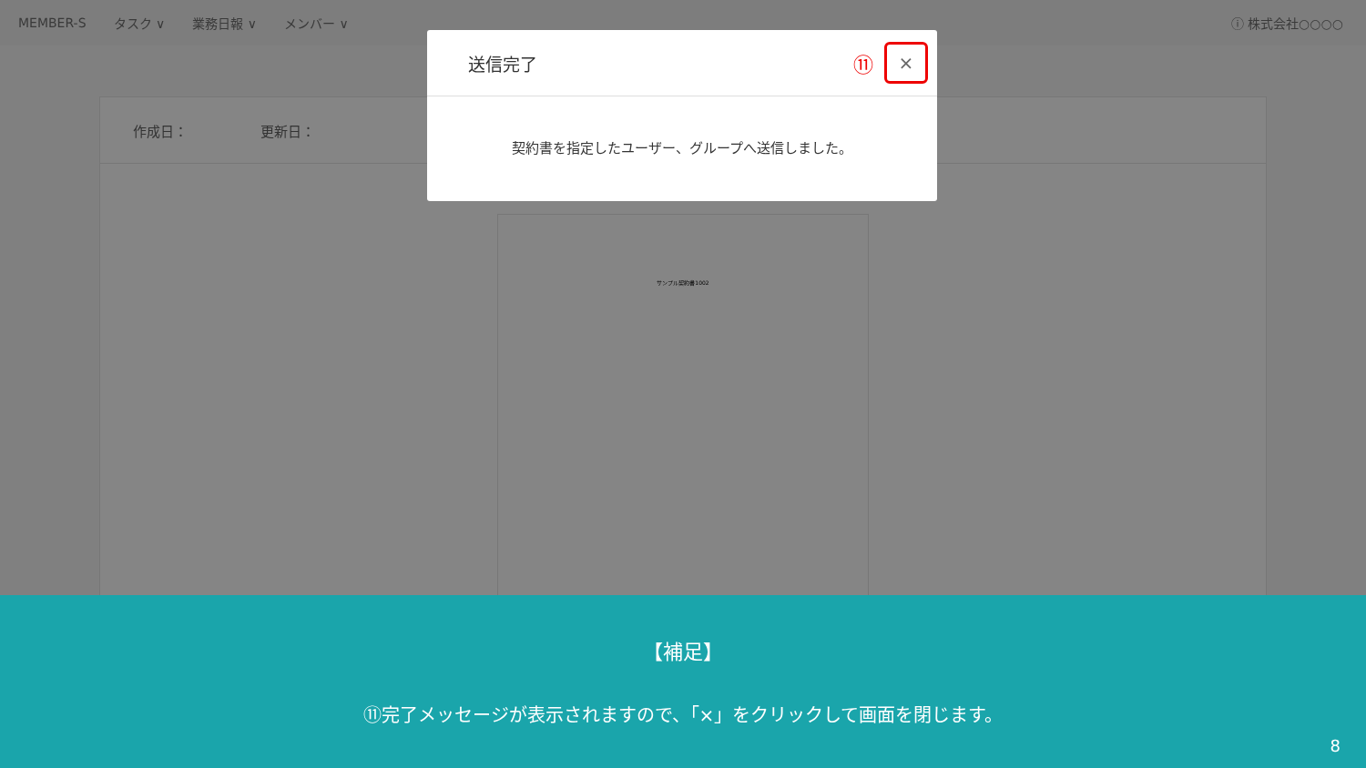MEMBER-S タスク ∨ 業務日報 ∨ メンバー ∨ ⓘ 株式会社○○○○
作成日： 更新日：
サンプル契約書1002
送信完了 ⑪
×
契約書を指定したユーザー、グループへ送信しました。
【補足】
⑪完了メッセージが表示されますので、「×」をクリックして画面を閉じます。
8